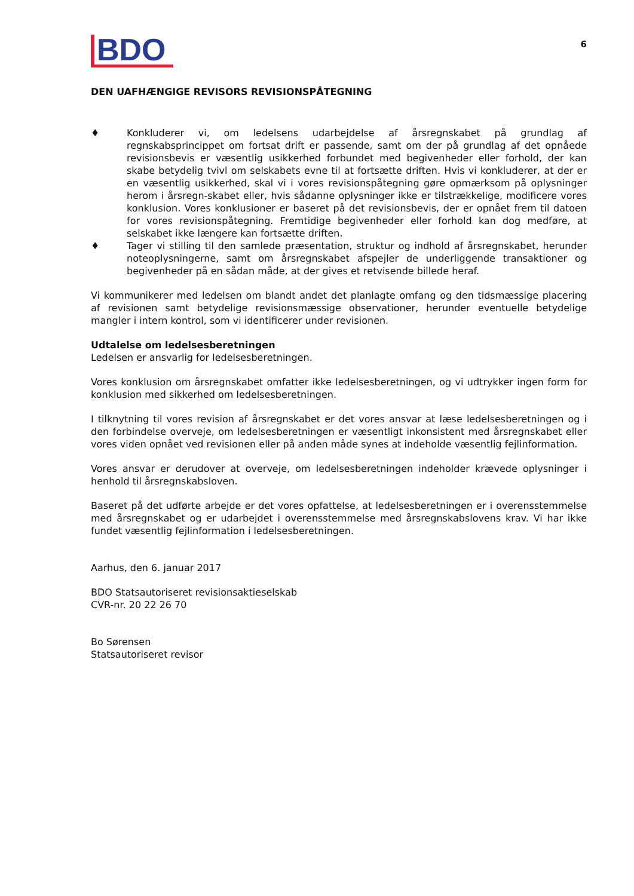BDO
6
DEN UAFHÆNGIGE REVISORS REVISIONSPÅTEGNING
♦ Konkluderer vi, om ledelsens udarbejdelse af årsregnskabet på grundlag af regnskabsprincippet om fortsat drift er passende, samt om der på grundlag af det opnåede revisionsbevis er væsentlig usikkerhed forbundet med begivenheder eller forhold, der kan skabe betydelig tvivl om selskabets evne til at fortsætte driften. Hvis vi konkluderer, at der er en væsentlig usikkerhed, skal vi i vores revisionspåtegning gøre opmærksom på oplysninger herom i årsregn-skabet eller, hvis sådanne oplysninger ikke er tilstrækkelige, modificere vores konklusion. Vores konklusioner er baseret på det revisionsbevis, der er opnået frem til datoen for vores revisionspåtegning. Fremtidige begivenheder eller forhold kan dog medføre, at selskabet ikke længere kan fortsætte driften.
♦ Tager vi stilling til den samlede præsentation, struktur og indhold af årsregnskabet, herunder noteoplysningerne, samt om årsregnskabet afspejler de underliggende transaktioner og begivenheder på en sådan måde, at der gives et retvisende billede heraf.
Vi kommunikerer med ledelsen om blandt andet det planlagte omfang og den tidsmæssige placering af revisionen samt betydelige revisionsmæssige observationer, herunder eventuelle betydelige mangler i intern kontrol, som vi identificerer under revisionen.
Udtalelse om ledelsesberetningen
Ledelsen er ansvarlig for ledelsesberetningen.
Vores konklusion om årsregnskabet omfatter ikke ledelsesberetningen, og vi udtrykker ingen form for konklusion med sikkerhed om ledelsesberetningen.
I tilknytning til vores revision af årsregnskabet er det vores ansvar at læse ledelsesberetningen og i den forbindelse overveje, om ledelsesberetningen er væsentligt inkonsistent med årsregnskabet eller vores viden opnået ved revisionen eller på anden måde synes at indeholde væsentlig fejlinformation.
Vores ansvar er derudover at overveje, om ledelsesberetningen indeholder krævede oplysninger i henhold til årsregnskabsloven.
Baseret på det udførte arbejde er det vores opfattelse, at ledelsesberetningen er i overensstemmelse med årsregnskabet og er udarbejdet i overensstemmelse med årsregnskabslovens krav. Vi har ikke fundet væsentlig fejlinformation i ledelsesberetningen.
Aarhus, den 6. januar 2017
BDO Statsautoriseret revisionsaktieselskab
CVR-nr. 20 22 26 70
Bo Sørensen
Statsautoriseret revisor